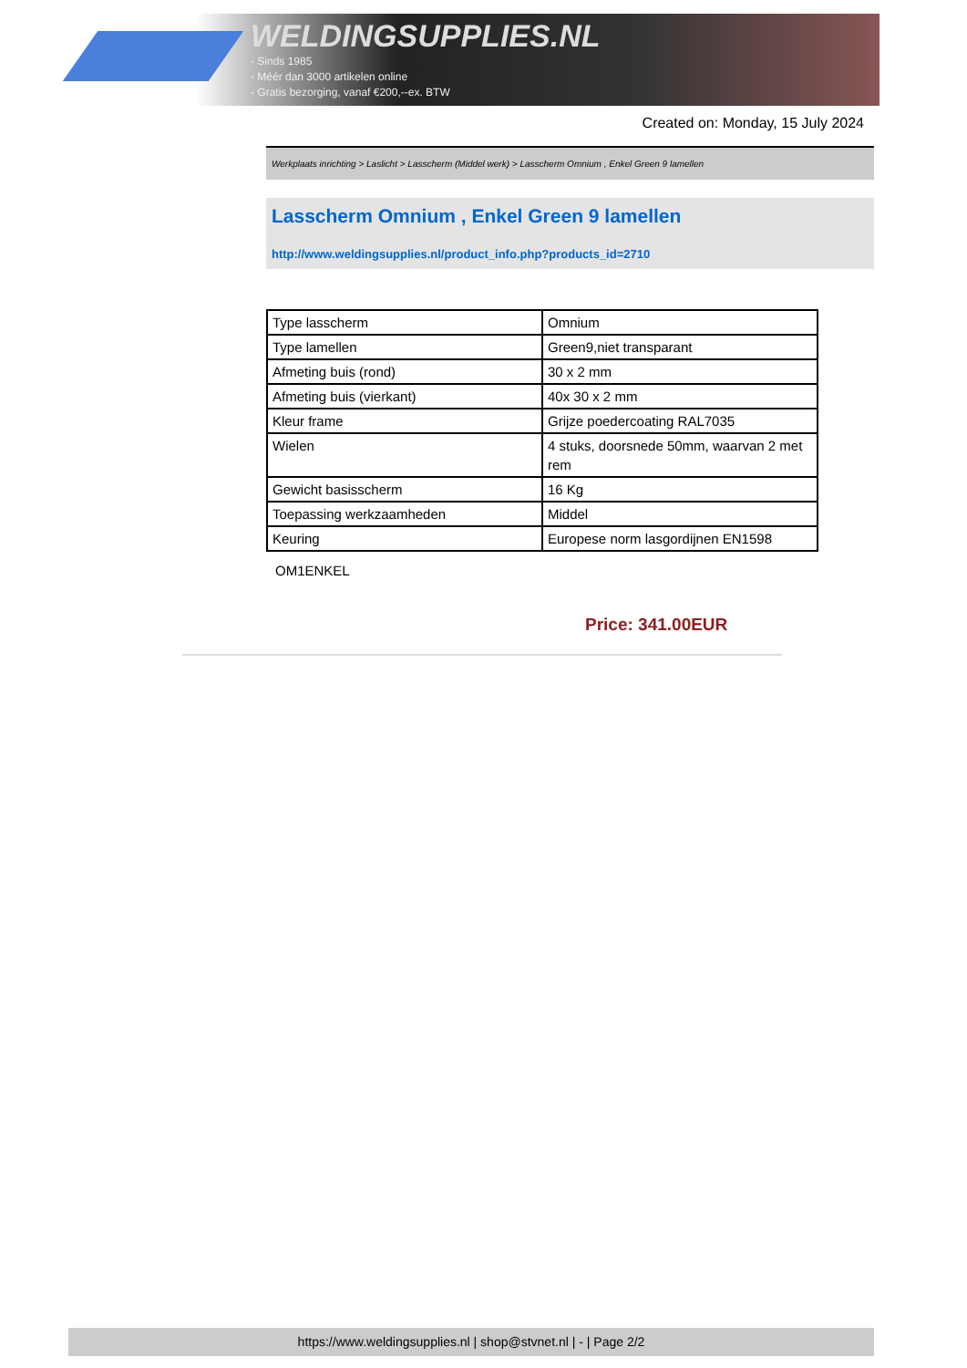WELDINGSUPPLIES.NL
- Sinds 1985
- Méér dan 3000 artikelen online
- Gratis bezorging, vanaf €200,--ex. BTW
Created on: Monday, 15 July 2024
Werkplaats inrichting > Laslicht > Lasscherm (Middel werk) > Lasscherm Omnium , Enkel Green 9 lamellen
Lasscherm Omnium , Enkel Green 9 lamellen
http://www.weldingsupplies.nl/product_info.php?products_id=2710
| Type lasscherm | Omnium |
| Type lamellen | Green9,niet transparant |
| Afmeting buis (rond) | 30 x 2 mm |
| Afmeting buis (vierkant) | 40x 30 x 2 mm |
| Kleur frame | Grijze poedercoating RAL7035 |
| Wielen | 4 stuks, doorsnede 50mm, waarvan 2 met rem |
| Gewicht basisscherm | 16 Kg |
| Toepassing werkzaamheden | Middel |
| Keuring | Europese norm lasgordijnen EN1598 |
OM1ENKEL
Price: 341.00EUR
https://www.weldingsupplies.nl | shop@stvnet.nl | - | Page 2/2